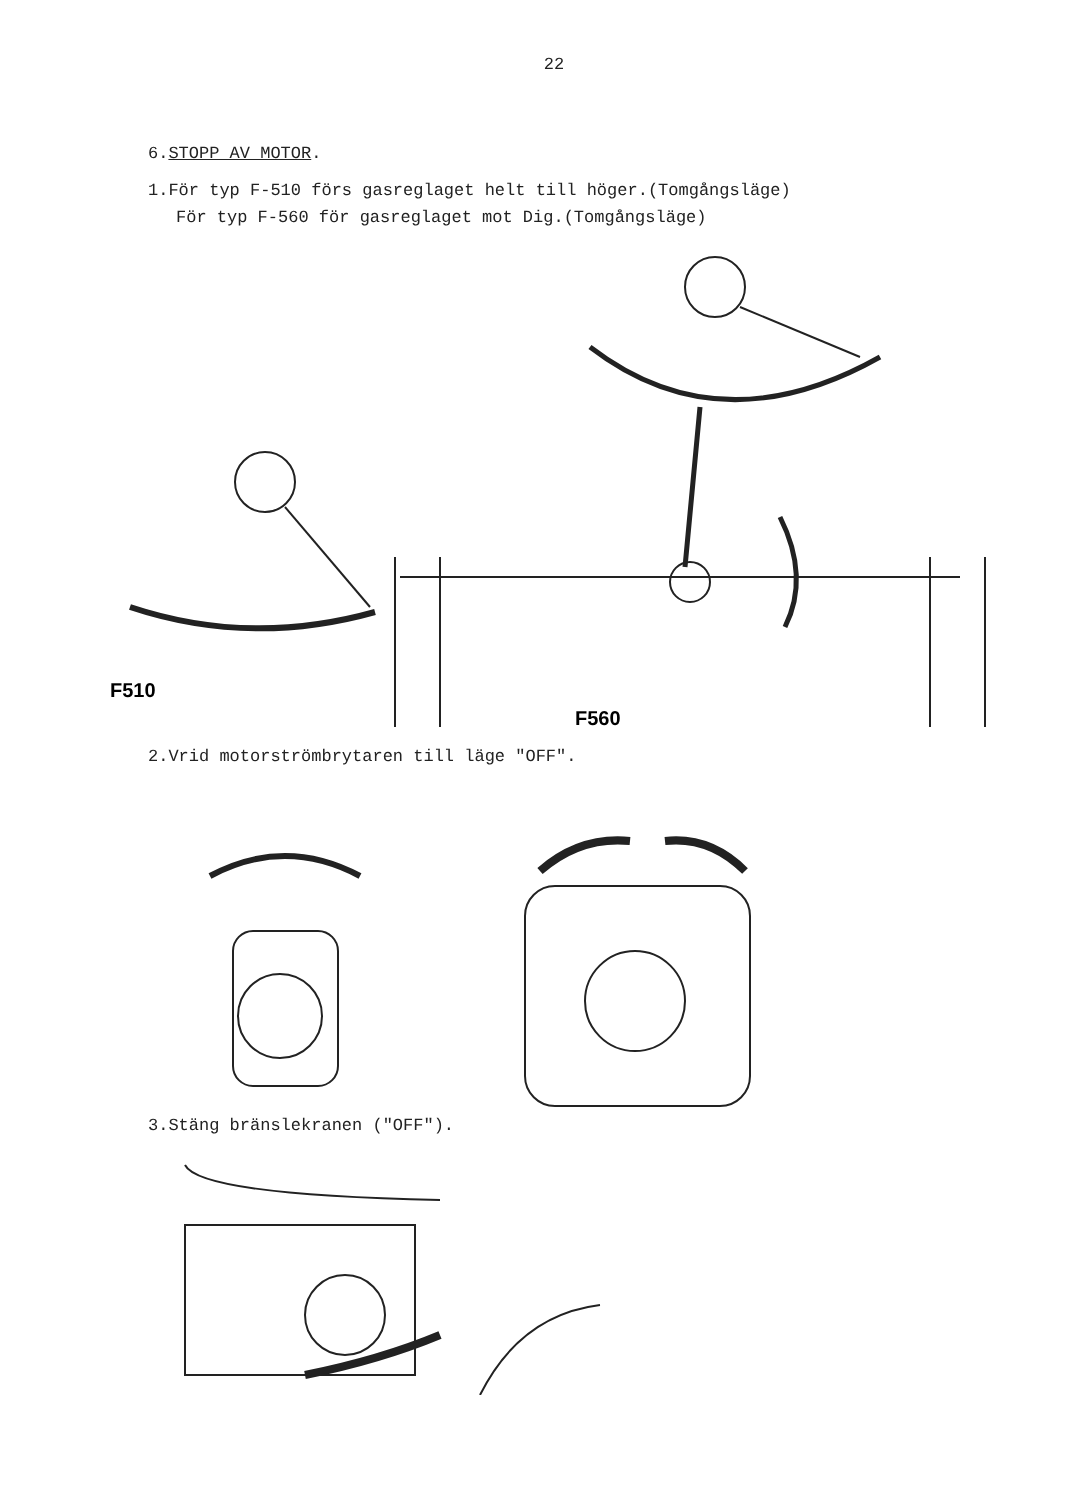22
6.STOPP AV MOTOR.
1.För typ F-510 förs gasreglaget helt till höger.(Tomgångsläge)
För typ F-560 för gasreglaget mot Dig.(Tomgångsläge)
F510
F560
2.Vrid motorströmbrytaren till läge "OFF".
3.Stäng bränslekranen ("OFF").